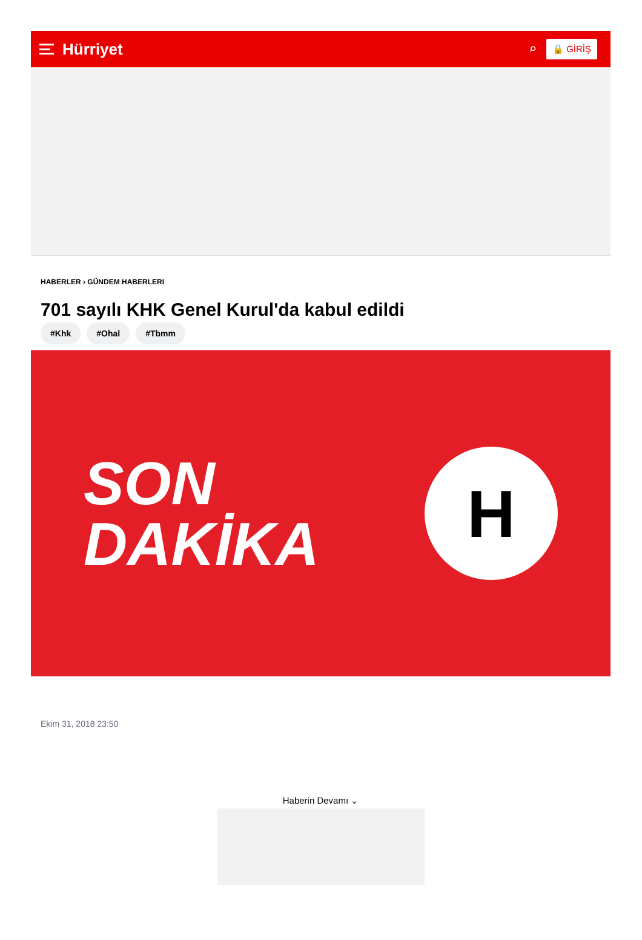Hürriyet
⌕ 🔒 GİRİŞ
HABERLER › GÜNDEM HABERLERI
701 sayılı KHK Genel Kurul'da kabul edildi
#Khk #Ohal #Tbmm
SON
DAKİKA
H
Ekim 31, 2018 23:50
Haberin Devamı ⌄